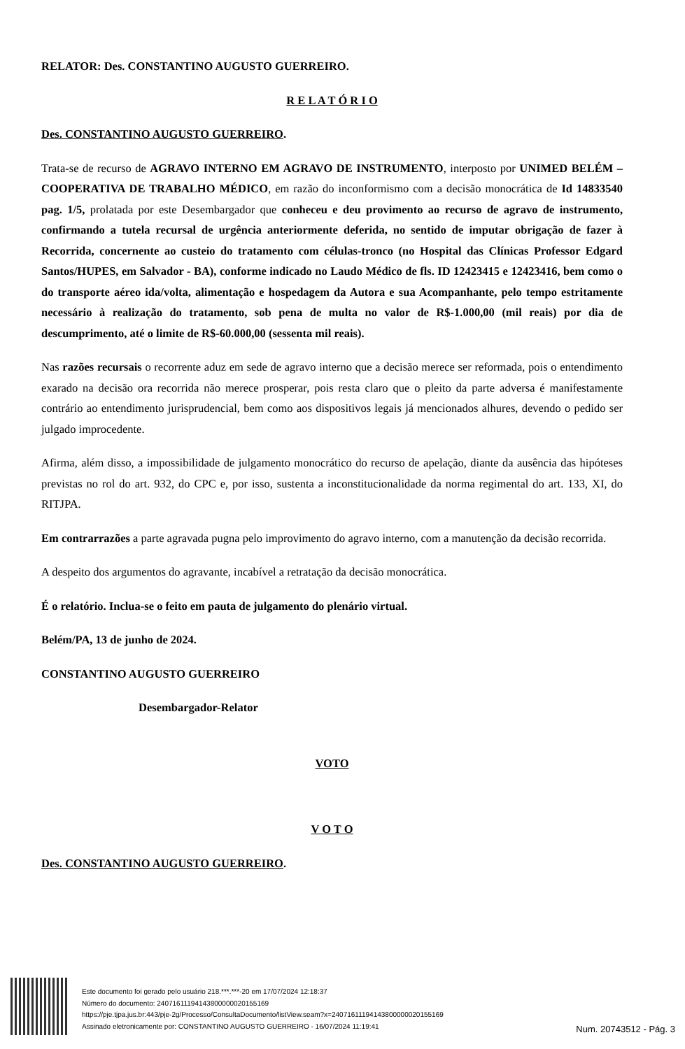RELATOR: Des. CONSTANTINO AUGUSTO GUERREIRO.
R E L A T Ó R I O
Des. CONSTANTINO AUGUSTO GUERREIRO.
Trata-se de recurso de AGRAVO INTERNO EM AGRAVO DE INSTRUMENTO, interposto por UNIMED BELÉM – COOPERATIVA DE TRABALHO MÉDICO, em razão do inconformismo com a decisão monocrática de Id 14833540 pag. 1/5, prolatada por este Desembargador que conheceu e deu provimento ao recurso de agravo de instrumento, confirmando a tutela recursal de urgência anteriormente deferida, no sentido de imputar obrigação de fazer à Recorrida, concernente ao custeio do tratamento com células-tronco (no Hospital das Clínicas Professor Edgard Santos/HUPES, em Salvador - BA), conforme indicado no Laudo Médico de fls. ID 12423415 e 12423416, bem como o do transporte aéreo ida/volta, alimentação e hospedagem da Autora e sua Acompanhante, pelo tempo estritamente necessário à realização do tratamento, sob pena de multa no valor de R$-1.000,00 (mil reais) por dia de descumprimento, até o limite de R$-60.000,00 (sessenta mil reais).
Nas razões recursais o recorrente aduz em sede de agravo interno que a decisão merece ser reformada, pois o entendimento exarado na decisão ora recorrida não merece prosperar, pois resta claro que o pleito da parte adversa é manifestamente contrário ao entendimento jurisprudencial, bem como aos dispositivos legais já mencionados alhures, devendo o pedido ser julgado improcedente.
Afirma, além disso, a impossibilidade de julgamento monocrático do recurso de apelação, diante da ausência das hipóteses previstas no rol do art. 932, do CPC e, por isso, sustenta a inconstitucionalidade da norma regimental do art. 133, XI, do RITJPA.
Em contrarrazões a parte agravada pugna pelo improvimento do agravo interno, com a manutenção da decisão recorrida.
A despeito dos argumentos do agravante, incabível a retratação da decisão monocrática.
É o relatório. Inclua-se o feito em pauta de julgamento do plenário virtual.
Belém/PA, 13 de junho de 2024.
CONSTANTINO AUGUSTO GUERREIRO
Desembargador-Relator
VOTO
V O T O
Des. CONSTANTINO AUGUSTO GUERREIRO.
Este documento foi gerado pelo usuário 218.***.***-20 em 17/07/2024 12:18:37
Número do documento: 24071611194143800000020155169
https://pje.tjpa.jus.br:443/pje-2g/Processo/ConsultaDocumento/listView.seam?x=24071611194143800000020155169
Assinado eletronicamente por: CONSTANTINO AUGUSTO GUERREIRO - 16/07/2024 11:19:41
Num. 20743512 - Pág. 3